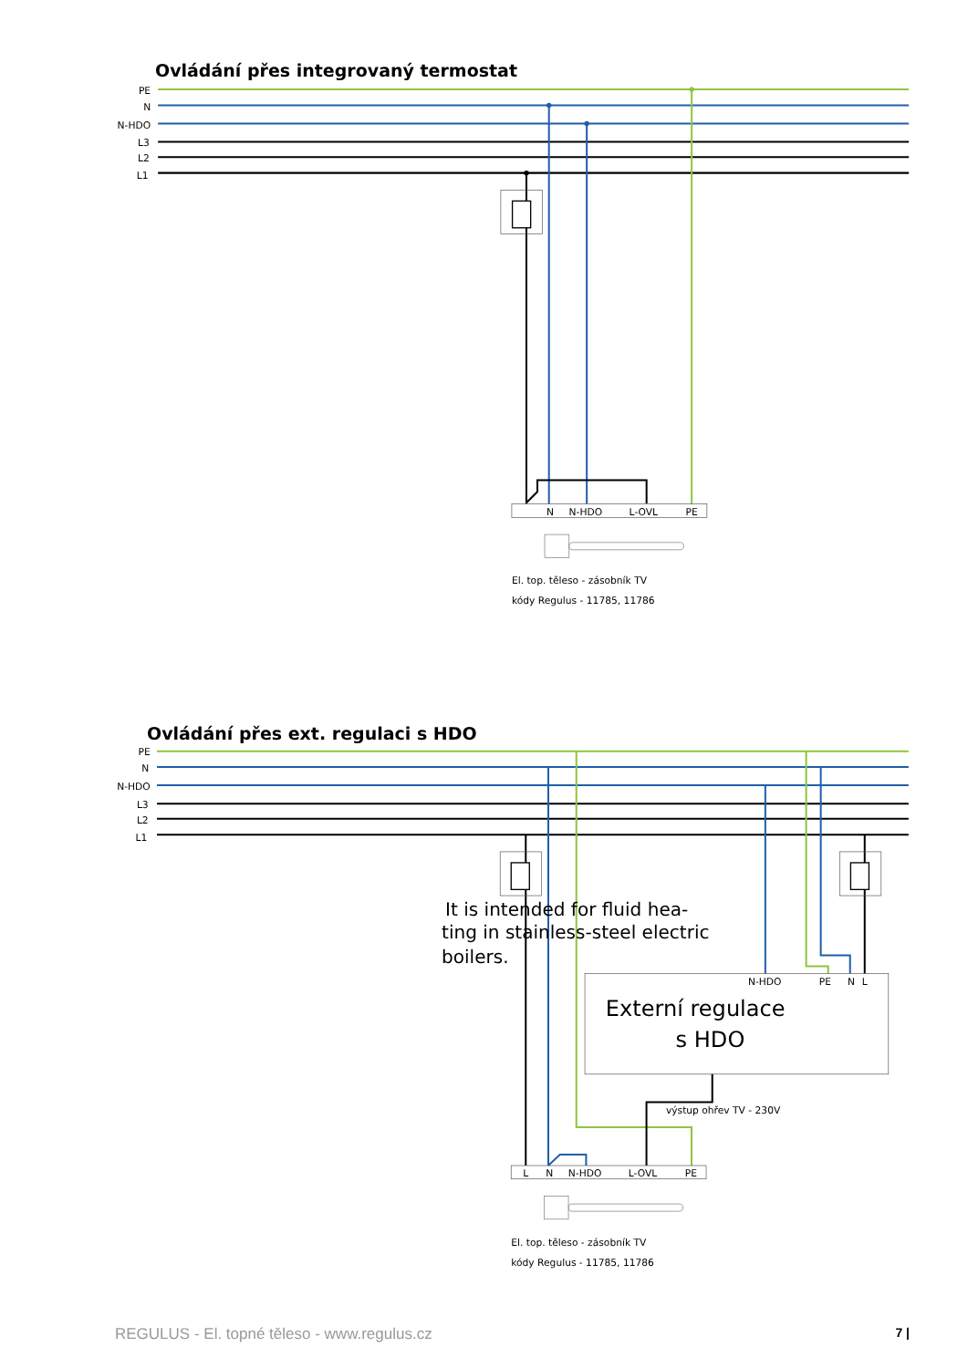Ovládání přes integrovaný termostat
PE
N
N-HDO
L3
L2
L1
N
N-HDO
L-OVL
PE
El. top. těleso - zásobník TV
kódy Regulus - 11785, 11786
Ovládání přes ext. regulaci s HDO
PE
N
N-HDO
L3
L2
L1
N-HDO
PE
N
L
Externí regulace
s HDO
výstup ohřev TV - 230V
It is intended for fluid hea-
ting in stainless-steel electric
boilers.
L
N
N-HDO
L-OVL
PE
El. top. těleso - zásobník TV
kódy Regulus - 11785, 11786
REGULUS - El. topné těleso - www.regulus.cz 7 |